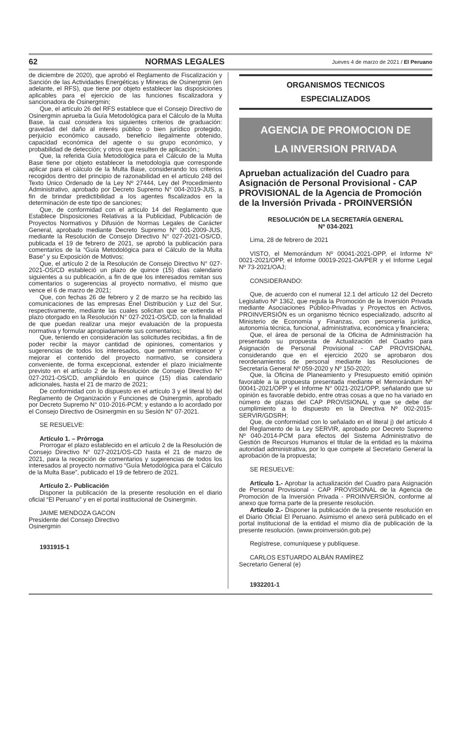62 NORMAS LEGALES Jueves 4 de marzo de 2021 / El Peruano
de diciembre de 2020), que aprobó el Reglamento de Fiscalización y Sanción de las Actividades Energéticas y Mineras de Osinergmin (en adelante, el RFS), que tiene por objeto establecer las disposiciones aplicables para el ejercicio de las funciones fiscalizadora y sancionadora de Osinergmin;
Que, el artículo 26 del RFS establece que el Consejo Directivo de Osinergmin aprueba la Guía Metodológica para el Cálculo de la Multa Base, la cual considera los siguientes criterios de graduación: gravedad del daño al interés público o bien jurídico protegido, perjuicio económico causado, beneficio ilegalmente obtenido, capacidad económica del agente o su grupo económico, y probabilidad de detección; y otros que resulten de aplicación.;
Que, la referida Guía Metodológica para el Cálculo de la Multa Base tiene por objeto establecer la metodología que corresponde aplicar para el cálculo de la Multa Base, considerando los criterios recogidos dentro del principio de razonabilidad en el artículo 248 del Texto Único Ordenado de la Ley Nº 27444, Ley del Procedimiento Administrativo, aprobado por Decreto Supremo N° 004-2019-JUS, a fin de brindar predictibilidad a los agentes fiscalizados en la determinación de este tipo de sanciones;
Que, de conformidad con el artículo 14 del Reglamento que Establece Disposiciones Relativas a la Publicidad, Publicación de Proyectos Normativos y Difusión de Normas Legales de Carácter General, aprobado mediante Decreto Supremo N° 001-2009-JUS, mediante la Resolución de Consejo Directivo N° 027-2021-OS/CD, publicada el 19 de febrero de 2021, se aprobó la publicación para comentarios de la “Guía Metodológica para el Cálculo de la Multa Base” y su Exposición de Motivos;
Que, el artículo 2 de la Resolución de Consejo Directivo N° 027-2021-OS/CD estableció un plazo de quince (15) días calendario siguientes a su publicación, a fin de que los interesados remitan sus comentarios o sugerencias al proyecto normativo, el mismo que vence el 6 de marzo de 2021;
Que, con fechas 26 de febrero y 2 de marzo se ha recibido las comunicaciones de las empresas Enel Distribución y Luz del Sur, respectivamente, mediante las cuales solicitan que se extienda el plazo otorgado en la Resolución N° 027-2021-OS/CD, con la finalidad de que puedan realizar una mejor evaluación de la propuesta normativa y formular apropiadamente sus comentarios;
Que, teniendo en consideración las solicitudes recibidas, a fin de poder recibir la mayor cantidad de opiniones, comentarios y sugerencias de todos los interesados, que permitan enriquecer y mejorar el contenido del proyecto normativo, se considera conveniente, de forma excepcional, extender el plazo inicialmente previsto en el artículo 2 de la Resolución de Consejo Directivo N° 027-2021-OS/CD, ampliándolo en quince (15) días calendario adicionales, hasta el 21 de marzo de 2021;
De conformidad con lo dispuesto en el artículo 3 y el literal b) del Reglamento de Organización y Funciones de Osinergmin, aprobado por Decreto Supremo N° 010-2016-PCM; y estando a lo acordado por el Consejo Directivo de Osinergmin en su Sesión N° 07-2021.
SE RESUELVE:
Artículo 1. – Prórroga
Prorrogar el plazo establecido en el artículo 2 de la Resolución de Consejo Directivo N° 027-2021/OS-CD hasta el 21 de marzo de 2021, para la recepción de comentarios y sugerencias de todos los interesados al proyecto normativo “Guía Metodológica para el Cálculo de la Multa Base”, publicado el 19 de febrero de 2021.
Artículo 2.- Publicación
Disponer la publicación de la presente resolución en el diario oficial “El Peruano” y en el portal institucional de Osinergmin.
JAIME MENDOZA GACON
Presidente del Consejo Directivo
Osinergmin
1931915-1
ORGANISMOS TECNICOS
ESPECIALIZADOS
AGENCIA DE PROMOCION DE
LA INVERSION PRIVADA
Aprueban actualización del Cuadro para Asignación de Personal Provisional - CAP PROVISIONAL de la Agencia de Promoción de la Inversión Privada - PROINVERSIÓN
RESOLUCIÓN DE LA SECRETARÍA GENERAL
Nº 034-2021
Lima, 28 de febrero de 2021
VISTO, el Memorándum Nº 00041-2021-OPP, el Informe Nº 0021-2021/OPP, el Informe 00019-2021-OA/PER y el Informe Legal Nº 73-2021/OAJ;
CONSIDERANDO:
Que, de acuerdo con el numeral 12.1 del artículo 12 del Decreto Legislativo Nº 1362, que regula la Promoción de la Inversión Privada mediante Asociaciones Público-Privadas y Proyectos en Activos, PROINVERSIÓN es un organismo técnico especializado, adscrito al Ministerio de Economía y Finanzas, con personería jurídica, autonomía técnica, funcional, administrativa, económica y financiera;
Que, el área de personal de la Oficina de Administración ha presentado su propuesta de Actualización del Cuadro para Asignación de Personal Provisional - CAP PROVISIONAL considerando que en el ejercicio 2020 se aprobaron dos reordenamientos de personal mediante las Resoluciones de Secretaría General Nº 059-2020 y Nº 150-2020;
Que, la Oficina de Planeamiento y Presupuesto emitió opinión favorable a la propuesta presentada mediante el Memorándum Nº 00041-2021/OPP y el Informe N° 0021-2021/OPP, señalando que su opinión es favorable debido, entre otras cosas a que no ha variado en número de plazas del CAP PROVISIONAL y que se debe dar cumplimiento a lo dispuesto en la Directiva Nº 002-2015-SERVIR/GDSRH;
Que, de conformidad con lo señalado en el literal j) del artículo 4 del Reglamento de la Ley SERVIR, aprobado por Decreto Supremo Nº 040-2014-PCM para efectos del Sistema Administrativo de Gestión de Recursos Humanos el titular de la entidad es la máxima autoridad administrativa, por lo que compete al Secretario General la aprobación de la propuesta;
SE RESUELVE:
Artículo 1.- Aprobar la actualización del Cuadro para Asignación de Personal Provisional - CAP PROVISIONAL de la Agencia de Promoción de la Inversión Privada - PROINVERSIÓN, conforme al anexo que forma parte de la presente resolución.
Artículo 2.- Disponer la publicación de la presente resolución en el Diario Oficial El Peruano. Asimismo el anexo será publicado en el portal institucional de la entidad el mismo día de publicación de la presente resolución. (www.proinversión.gob.pe)
Regístrese, comuníquese y publíquese.
CARLOS ESTUARDO ALBÁN RAMÍREZ
Secretario General (e)
1932201-1